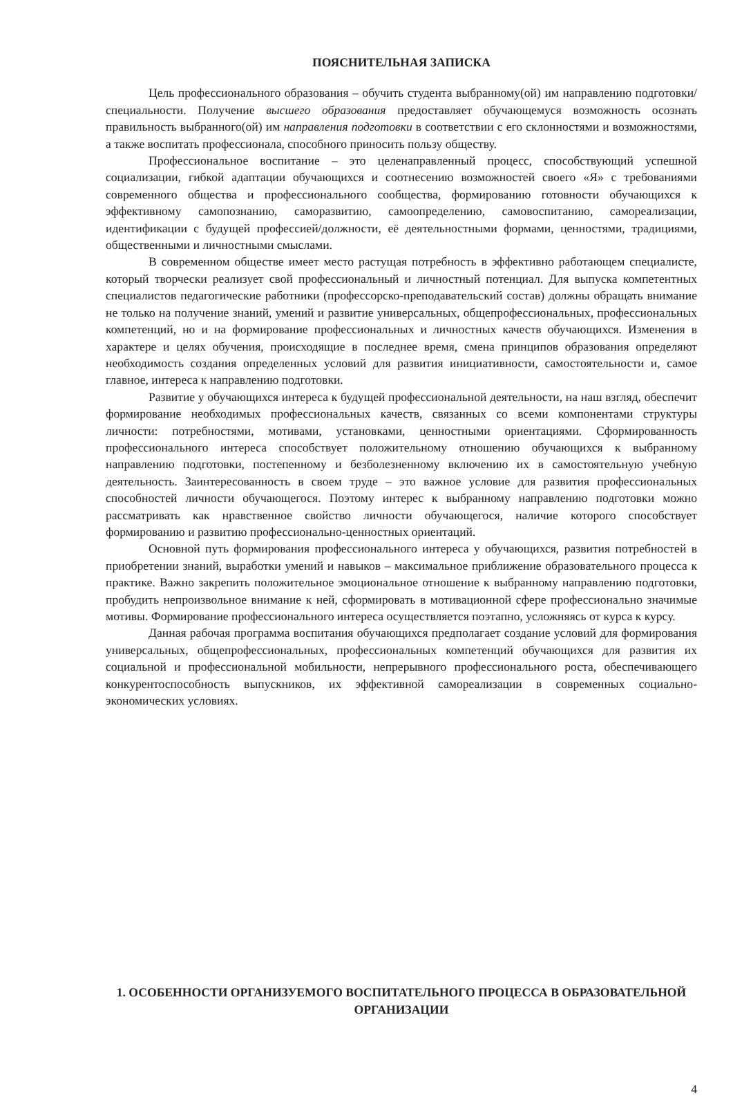ПОЯСНИТЕЛЬНАЯ ЗАПИСКА
Цель профессионального образования – обучить студента выбранному(ой) им направлению подготовки/специальности. Получение высшего образования предоставляет обучающемуся возможность осознать правильность выбранного(ой) им направления подготовки в соответствии с его склонностями и возможностями, а также воспитать профессионала, способного приносить пользу обществу.
Профессиональное воспитание – это целенаправленный процесс, способствующий успешной социализации, гибкой адаптации обучающихся и соотнесению возможностей своего «Я» с требованиями современного общества и профессионального сообщества, формированию готовности обучающихся к эффективному самопознанию, саморазвитию, самоопределению, самовоспитанию, самореализации, идентификации с будущей профессией/должности, её деятельностными формами, ценностями, традициями, общественными и личностными смыслами.
В современном обществе имеет место растущая потребность в эффективно работающем специалисте, который творчески реализует свой профессиональный и личностный потенциал. Для выпуска компетентных специалистов педагогические работники (профессорско-преподавательский состав) должны обращать внимание не только на получение знаний, умений и развитие универсальных, общепрофессиональных, профессиональных компетенций, но и на формирование профессиональных и личностных качеств обучающихся. Изменения в характере и целях обучения, происходящие в последнее время, смена принципов образования определяют необходимость создания определенных условий для развития инициативности, самостоятельности и, самое главное, интереса к направлению подготовки.
Развитие у обучающихся интереса к будущей профессиональной деятельности, на наш взгляд, обеспечит формирование необходимых профессиональных качеств, связанных со всеми компонентами структуры личности: потребностями, мотивами, установками, ценностными ориентациями. Сформированность профессионального интереса способствует положительному отношению обучающихся к выбранному направлению подготовки, постепенному и безболезненному включению их в самостоятельную учебную деятельность. Заинтересованность в своем труде – это важное условие для развития профессиональных способностей личности обучающегося. Поэтому интерес к выбранному направлению подготовки можно рассматривать как нравственное свойство личности обучающегося, наличие которого способствует формированию и развитию профессионально-ценностных ориентаций.
Основной путь формирования профессионального интереса у обучающихся, развития потребностей в приобретении знаний, выработки умений и навыков – максимальное приближение образовательного процесса к практике. Важно закрепить положительное эмоциональное отношение к выбранному направлению подготовки, пробудить непроизвольное внимание к ней, сформировать в мотивационной сфере профессионально значимые мотивы. Формирование профессионального интереса осуществляется поэтапно, усложняясь от курса к курсу.
Данная рабочая программа воспитания обучающихся предполагает создание условий для формирования универсальных, общепрофессиональных, профессиональных компетенций обучающихся для развития их социальной и профессиональной мобильности, непрерывного профессионального роста, обеспечивающего конкурентоспособность выпускников, их эффективной самореализации в современных социально-экономических условиях.
1. ОСОБЕННОСТИ ОРГАНИЗУЕМОГО ВОСПИТАТЕЛЬНОГО ПРОЦЕССА В ОБРАЗОВАТЕЛЬНОЙ ОРГАНИЗАЦИИ
4